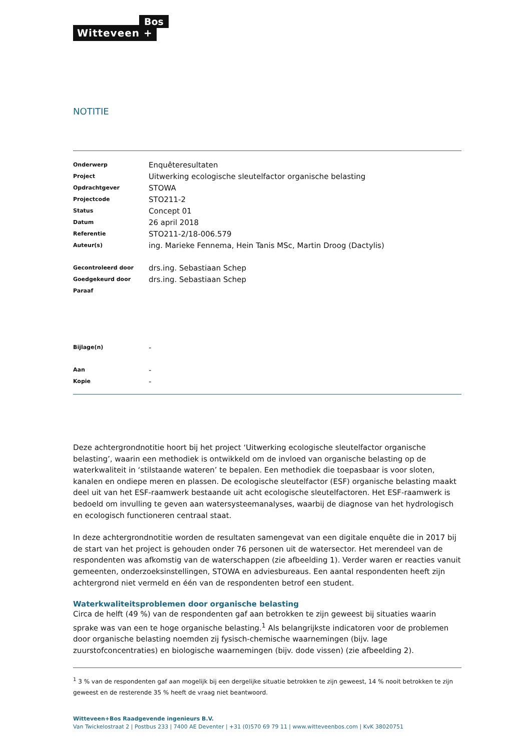Witteveen +
Bos
NOTITIE
| Onderwerp | Enquêteresultaten |
| Project | Uitwerking ecologische sleutelfactor organische belasting |
| Opdrachtgever | STOWA |
| Projectcode | STO211-2 |
| Status | Concept 01 |
| Datum | 26 april 2018 |
| Referentie | STO211-2/18-006.579 |
| Auteur(s) | ing. Marieke Fennema, Hein Tanis MSc, Martin Droog (Dactylis) |
| Gecontroleerd door | drs.ing. Sebastiaan Schep |
| Goedgekeurd door | drs.ing. Sebastiaan Schep |
| Paraaf | |
| Bijlage(n) | - |
| Aan | - |
| Kopie | - |
Deze achtergrondnotitie hoort bij het project ‘Uitwerking ecologische sleutelfactor organische belasting’, waarin een methodiek is ontwikkeld om de invloed van organische belasting op de waterkwaliteit in ‘stilstaande wateren’ te bepalen. Een methodiek die toepasbaar is voor sloten, kanalen en ondiepe meren en plassen. De ecologische sleutelfactor (ESF) organische belasting maakt deel uit van het ESF-raamwerk bestaande uit acht ecologische sleutelfactoren. Het ESF-raamwerk is bedoeld om invulling te geven aan watersysteemanalyses, waarbij de diagnose van het hydrologisch en ecologisch functioneren centraal staat.
In deze achtergrondnotitie worden de resultaten samengevat van een digitale enquête die in 2017 bij de start van het project is gehouden onder 76 personen uit de watersector. Het merendeel van de respondenten was afkomstig van de waterschappen (zie afbeelding 1). Verder waren er reacties vanuit gemeenten, onderzoeksinstellingen, STOWA en adviesbureaus. Een aantal respondenten heeft zijn achtergrond niet vermeld en één van de respondenten betrof een student.
Waterkwaliteitsproblemen door organische belasting
Circa de helft (49 %) van de respondenten gaf aan betrokken te zijn geweest bij situaties waarin sprake was van een te hoge organische belasting.<sup>1</sup> Als belangrijkste indicatoren voor de problemen door organische belasting noemden zij fysisch-chemische waarnemingen (bijv. lage zuurstofconcentraties) en biologische waarnemingen (bijv. dode vissen) (zie afbeelding 2).
<sup>1</sup> 3 % van de respondenten gaf aan mogelijk bij een dergelijke situatie betrokken te zijn geweest, 14 % nooit betrokken te zijn geweest en de resterende 35 % heeft de vraag niet beantwoord.
Witteveen+Bos Raadgevende ingenieurs B.V.
Van Twickelostraat 2 | Postbus 233 | 7400 AE Deventer | +31 (0)570 69 79 11 | www.witteveenbos.com | KvK 38020751